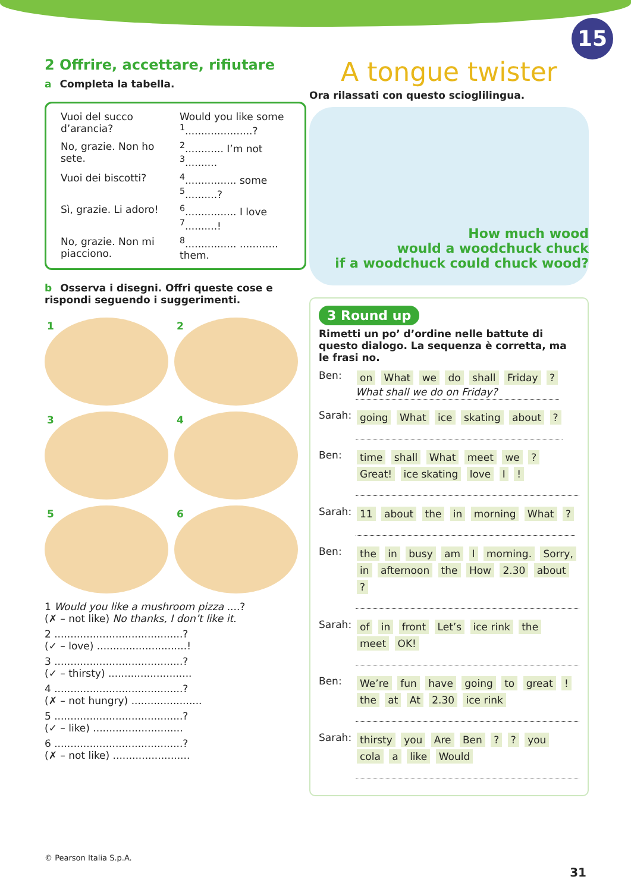15
2 Offrire, accettare, rifiutare
a Completa la tabella.
| Vuoi del succo d’arancia? | Would you like some <sup>1</sup>.....................? |
| No, grazie. Non ho sete. | <sup>2</sup>............ I’m not <sup>3</sup>.......... |
| Vuoi dei biscotti? | <sup>4</sup>................ some <sup>5</sup>..........? |
| Sì, grazie. Li adoro! | <sup>6</sup>................ I love <sup>7</sup>..........! |
| No, grazie. Non mi piacciono. | <sup>8</sup>................ ............ them. |
b Osserva i disegni. Offri queste cose e rispondi seguendo i suggerimenti.
1
2
3
4
5
6
1 Would you like a mushroom pizza ....?
(✗ – not like) No thanks, I don’t like it.
2 ........................................?
(✓ – love) ............................!
3 ........................................?
(✓ – thirsty) ..........................
4 ........................................?
(✗ – not hungry) ......................
5 ........................................?
(✓ – like) ............................
6 ........................................?
(✗ – not like) ........................
A tongue twister
Ora rilassati con questo scioglilingua.
How much wood
would a woodchuck chuck
if a woodchuck could chuck wood?
3 Round up
Rimetti un po’ d’ordine nelle battute di questo dialogo. La sequenza è corretta, ma le frasi no.
Ben:
on What we do shall Friday ?
What shall we do on Friday?
Sarah:
going What ice skating about ?
Ben:
time shall What meet we ? Great! ice skating love I !
Sarah:
11 about the in morning What ?
Ben:
the in busy am I morning. Sorry, in afternoon the How 2.30 about ?
Sarah:
of in front Let’s ice rink the meet OK!
Ben:
We’re fun have going to great ! the at At 2.30 ice rink
Sarah:
thirsty you Are Ben ? ? you cola a like Would
© Pearson Italia S.p.A.
31